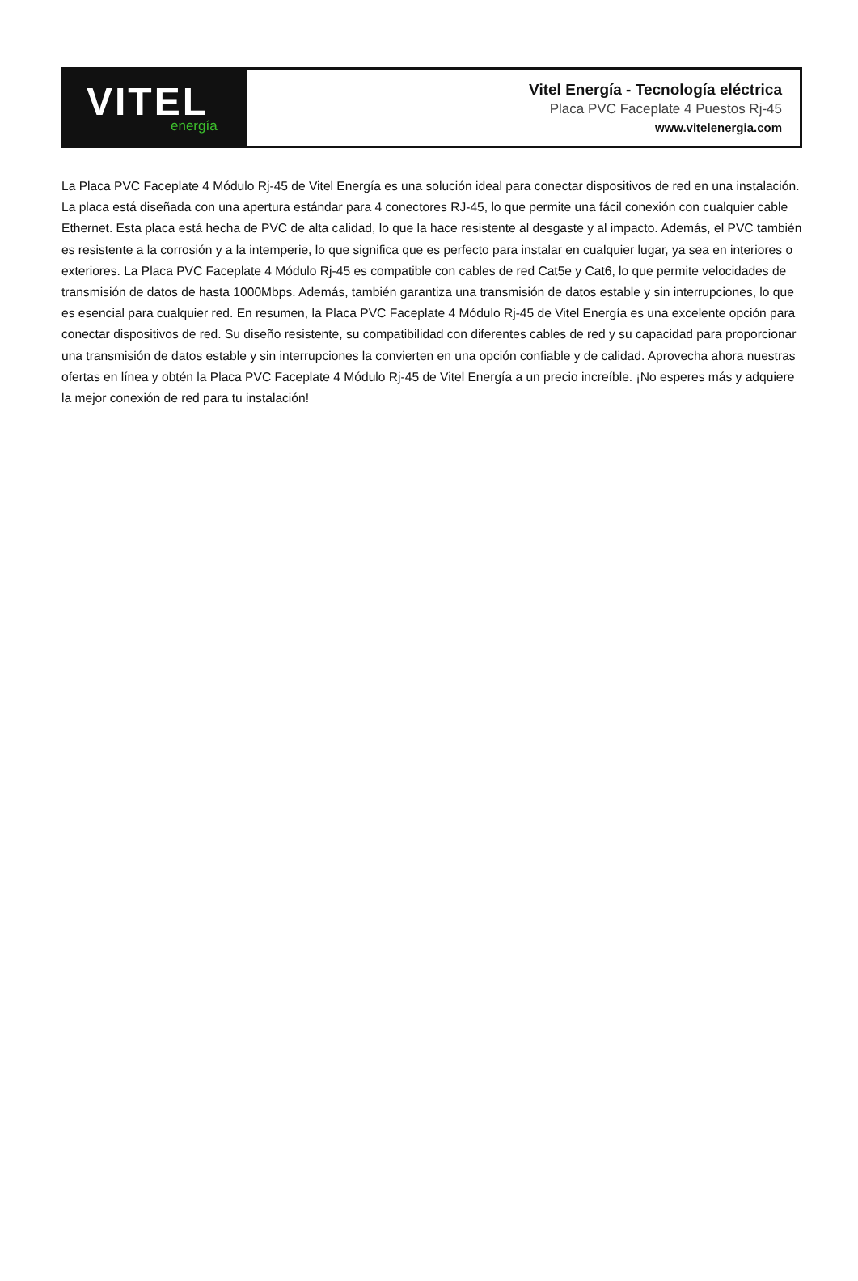VITEL
energía
Vitel Energía - Tecnología eléctrica
Placa PVC Faceplate 4 Puestos Rj-45
www.vitelenergia.com
La Placa PVC Faceplate 4 Módulo Rj-45 de Vitel Energía es una solución ideal para conectar dispositivos de red en una instalación. La placa está diseñada con una apertura estándar para 4 conectores RJ-45, lo que permite una fácil conexión con cualquier cable Ethernet. Esta placa está hecha de PVC de alta calidad, lo que la hace resistente al desgaste y al impacto. Además, el PVC también es resistente a la corrosión y a la intemperie, lo que significa que es perfecto para instalar en cualquier lugar, ya sea en interiores o exteriores. La Placa PVC Faceplate 4 Módulo Rj-45 es compatible con cables de red Cat5e y Cat6, lo que permite velocidades de transmisión de datos de hasta 1000Mbps. Además, también garantiza una transmisión de datos estable y sin interrupciones, lo que es esencial para cualquier red. En resumen, la Placa PVC Faceplate 4 Módulo Rj-45 de Vitel Energía es una excelente opción para conectar dispositivos de red. Su diseño resistente, su compatibilidad con diferentes cables de red y su capacidad para proporcionar una transmisión de datos estable y sin interrupciones la convierten en una opción confiable y de calidad. Aprovecha ahora nuestras ofertas en línea y obtén la Placa PVC Faceplate 4 Módulo Rj-45 de Vitel Energía a un precio increíble. ¡No esperes más y adquiere la mejor conexión de red para tu instalación!